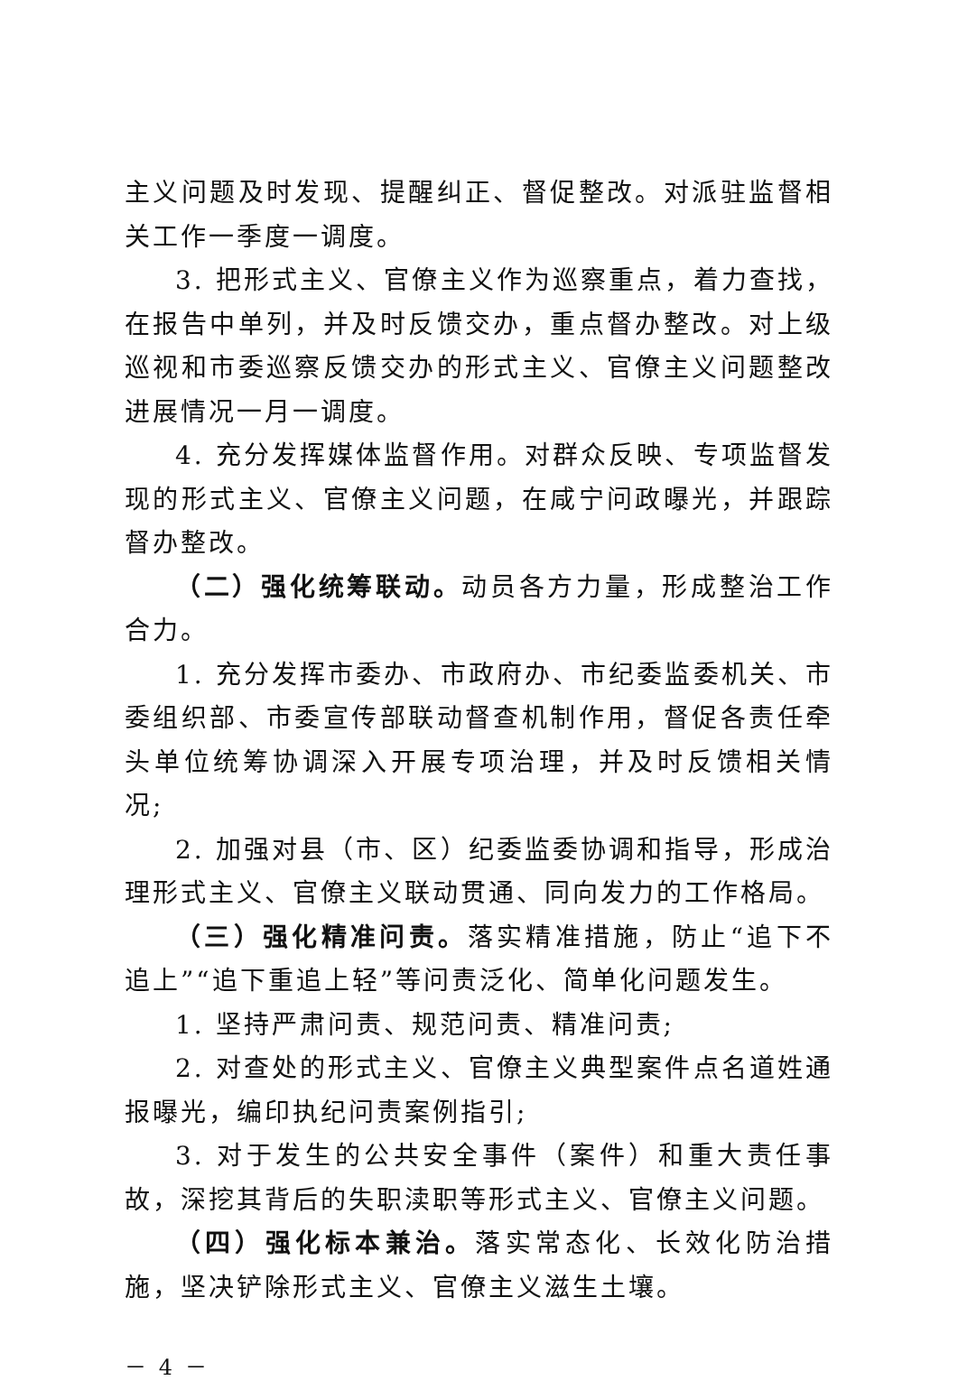主义问题及时发现、提醒纠正、督促整改。对派驻监督相关工作一季度一调度。
3. 把形式主义、官僚主义作为巡察重点，着力查找，在报告中单列，并及时反馈交办，重点督办整改。对上级巡视和市委巡察反馈交办的形式主义、官僚主义问题整改进展情况一月一调度。
4. 充分发挥媒体监督作用。对群众反映、专项监督发现的形式主义、官僚主义问题，在咸宁问政曝光，并跟踪督办整改。
（二）强化统筹联动。动员各方力量，形成整治工作合力。
1. 充分发挥市委办、市政府办、市纪委监委机关、市委组织部、市委宣传部联动督查机制作用，督促各责任牵头单位统筹协调深入开展专项治理，并及时反馈相关情况;
2. 加强对县（市、区）纪委监委协调和指导，形成治理形式主义、官僚主义联动贯通、同向发力的工作格局。
（三）强化精准问责。落实精准措施，防止“追下不追上”“追下重追上轻”等问责泛化、简单化问题发生。
1. 坚持严肃问责、规范问责、精准问责;
2. 对查处的形式主义、官僚主义典型案件点名道姓通报曝光，编印执纪问责案例指引;
3. 对于发生的公共安全事件（案件）和重大责任事故，深挖其背后的失职渎职等形式主义、官僚主义问题。
（四）强化标本兼治。落实常态化、长效化防治措施，坚决铲除形式主义、官僚主义滋生土壤。
－ 4 －